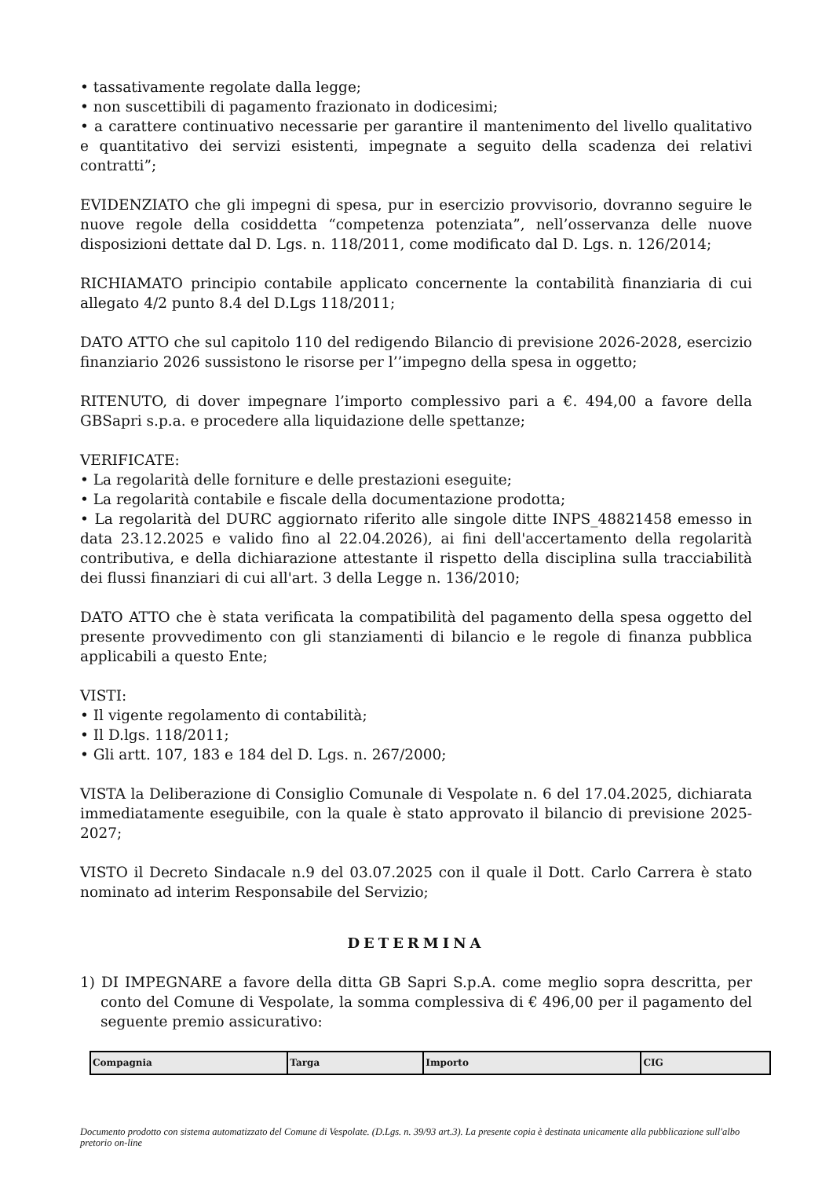• tassativamente regolate dalla legge;
• non suscettibili di pagamento frazionato in dodicesimi;
• a carattere continuativo necessarie per garantire il mantenimento del livello qualitativo e quantitativo dei servizi esistenti, impegnate a seguito della scadenza dei relativi contratti”;
EVIDENZIATO che gli impegni di spesa, pur in esercizio provvisorio, dovranno seguire le nuove regole della cosiddetta “competenza potenziata”, nell’osservanza delle nuove disposizioni dettate dal D. Lgs. n. 118/2011, come modificato dal D. Lgs. n. 126/2014;
RICHIAMATO principio contabile applicato concernente la contabilità finanziaria di cui allegato 4/2 punto 8.4 del D.Lgs 118/2011;
DATO ATTO che sul capitolo 110 del redigendo Bilancio di previsione 2026-2028, esercizio finanziario 2026 sussistono le risorse per l’’impegno della spesa in oggetto;
RITENUTO, di dover impegnare l’importo complessivo pari a €. 494,00 a favore della GBSapri s.p.a. e procedere alla liquidazione delle spettanze;
VERIFICATE:
• La regolarità delle forniture e delle prestazioni eseguite;
• La regolarità contabile e fiscale della documentazione prodotta;
• La regolarità del DURC aggiornato riferito alle singole ditte INPS_48821458 emesso in data 23.12.2025 e valido fino al 22.04.2026), ai fini dell'accertamento della regolarità contributiva, e della dichiarazione attestante il rispetto della disciplina sulla tracciabilità dei flussi finanziari di cui all'art. 3 della Legge n. 136/2010;
DATO ATTO che è stata verificata la compatibilità del pagamento della spesa oggetto del presente provvedimento con gli stanziamenti di bilancio e le regole di finanza pubblica applicabili a questo Ente;
VISTI:
• Il vigente regolamento di contabilità;
• Il D.lgs. 118/2011;
• Gli artt. 107, 183 e 184 del D. Lgs. n. 267/2000;
VISTA la Deliberazione di Consiglio Comunale di Vespolate n. 6 del 17.04.2025, dichiarata immediatamente eseguibile, con la quale è stato approvato il bilancio di previsione 2025-2027;
VISTO il Decreto Sindacale n.9 del 03.07.2025 con il quale il Dott. Carlo Carrera è stato nominato ad interim Responsabile del Servizio;
DETERMINA
1) DI IMPEGNARE a favore della ditta GB Sapri S.p.A. come meglio sopra descritta, per conto del Comune di Vespolate, la somma complessiva di € 496,00 per il pagamento del seguente premio assicurativo:
| Compagnia | Targa | Importo | CIG |
| --- | --- | --- | --- |
Documento prodotto con sistema automatizzato del Comune di Vespolate. (D.Lgs. n. 39/93 art.3). La presente copia è destinata unicamente alla pubblicazione sull'albo pretorio on-line